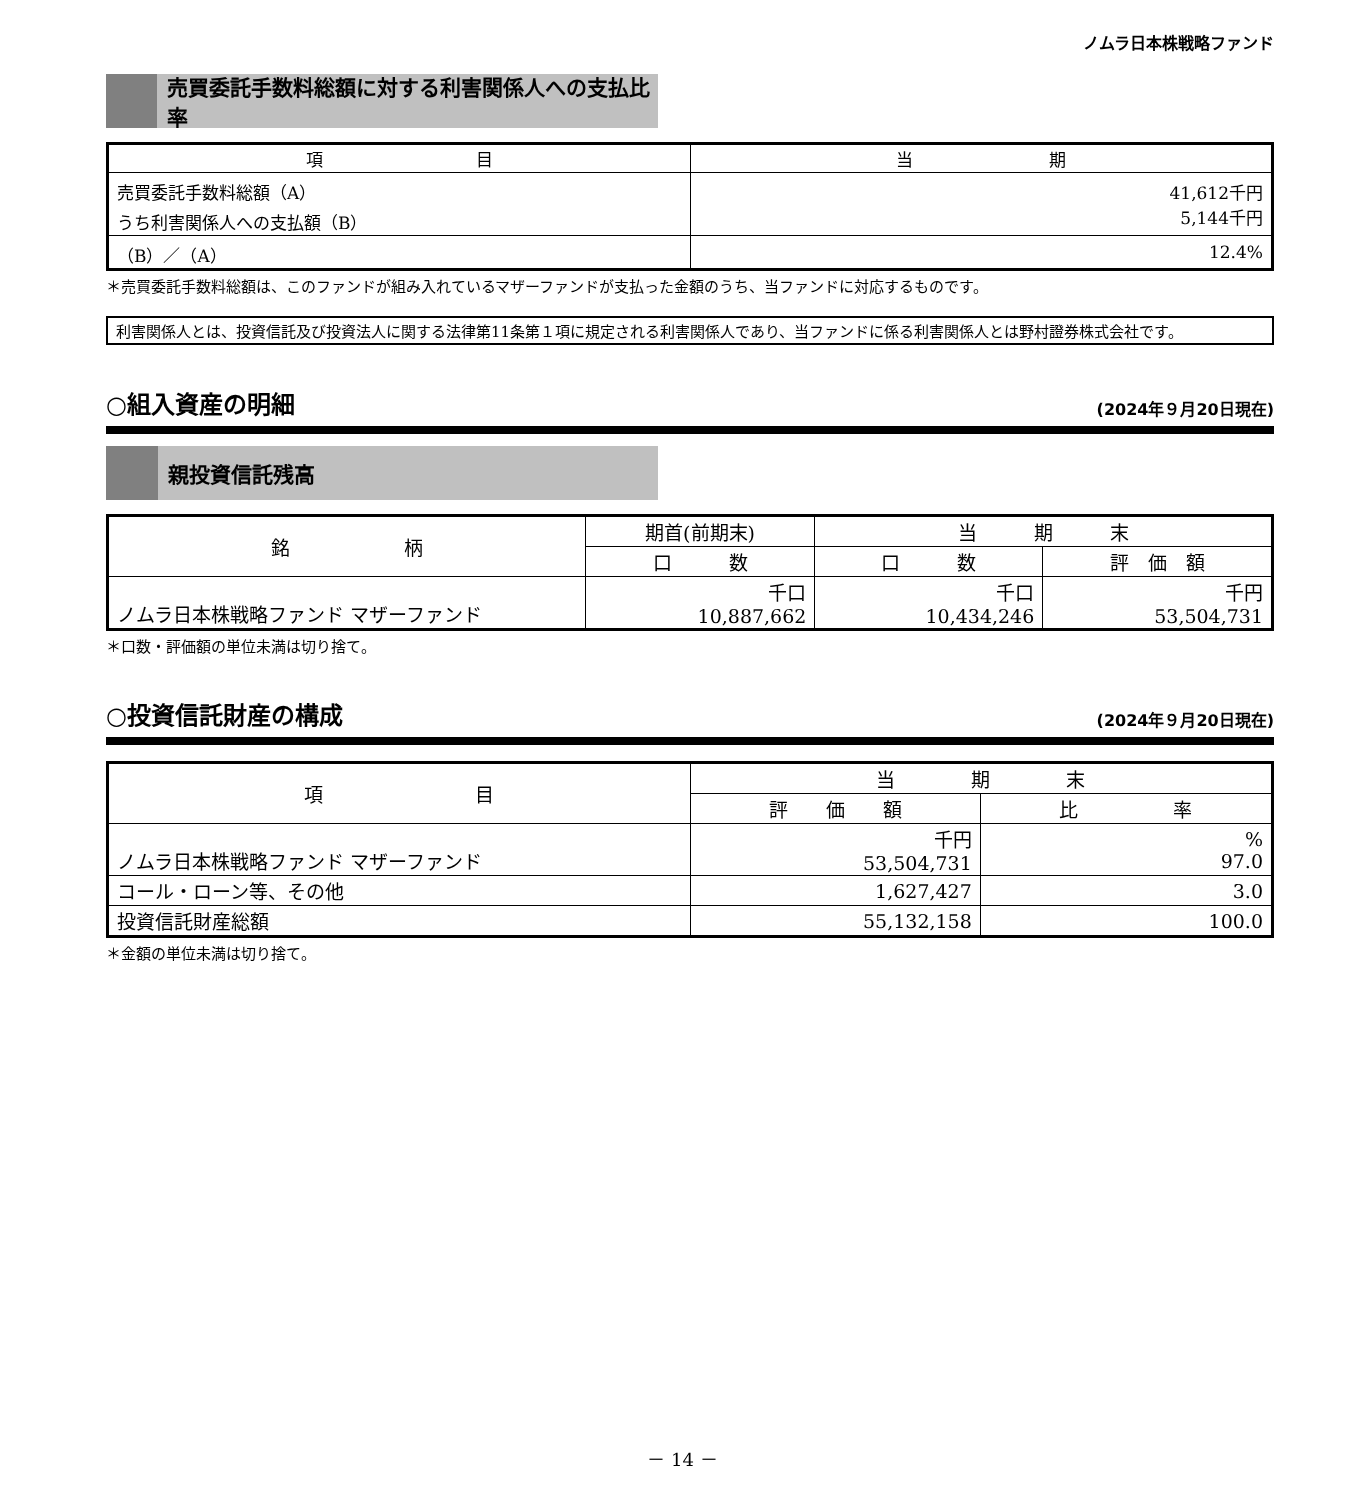ノムラ日本株戦略ファンド
売買委託手数料総額に対する利害関係人への支払比率
| 項 目 | 当 期 |
| --- | --- |
| 売買委託手数料総額（A） うち利害関係人への支払額（B） | 41,612千円 5,144千円 |
| （B）／（A） | 12.4% |
＊売買委託手数料総額は、このファンドが組み入れているマザーファンドが支払った金額のうち、当ファンドに対応するものです。
利害関係人とは、投資信託及び投資法人に関する法律第11条第１項に規定される利害関係人であり、当ファンドに係る利害関係人とは野村證券株式会社です。
○組入資産の明細 (2024年９月20日現在)
親投資信託残高
| 銘 柄 | 期首(前期末) | 当 期 末 | |
| --- | --- | --- | --- |
| | 口 数 | 口 数 | 評 価 額 |
| ノムラ日本株戦略ファンド マザーファンド | 千口 10,887,662 | 千口 10,434,246 | 千円 53,504,731 |
＊口数・評価額の単位未満は切り捨て。
○投資信託財産の構成 (2024年９月20日現在)
| 項 目 | 当 期 末 | |
| --- | --- | --- |
| | 評 価 額 | 比 率 |
| ノムラ日本株戦略ファンド マザーファンド | 千円 53,504,731 | % 97.0 |
| コール・ローン等、その他 | 1,627,427 | 3.0 |
| 投資信託財産総額 | 55,132,158 | 100.0 |
＊金額の単位未満は切り捨て。
－ 14 －